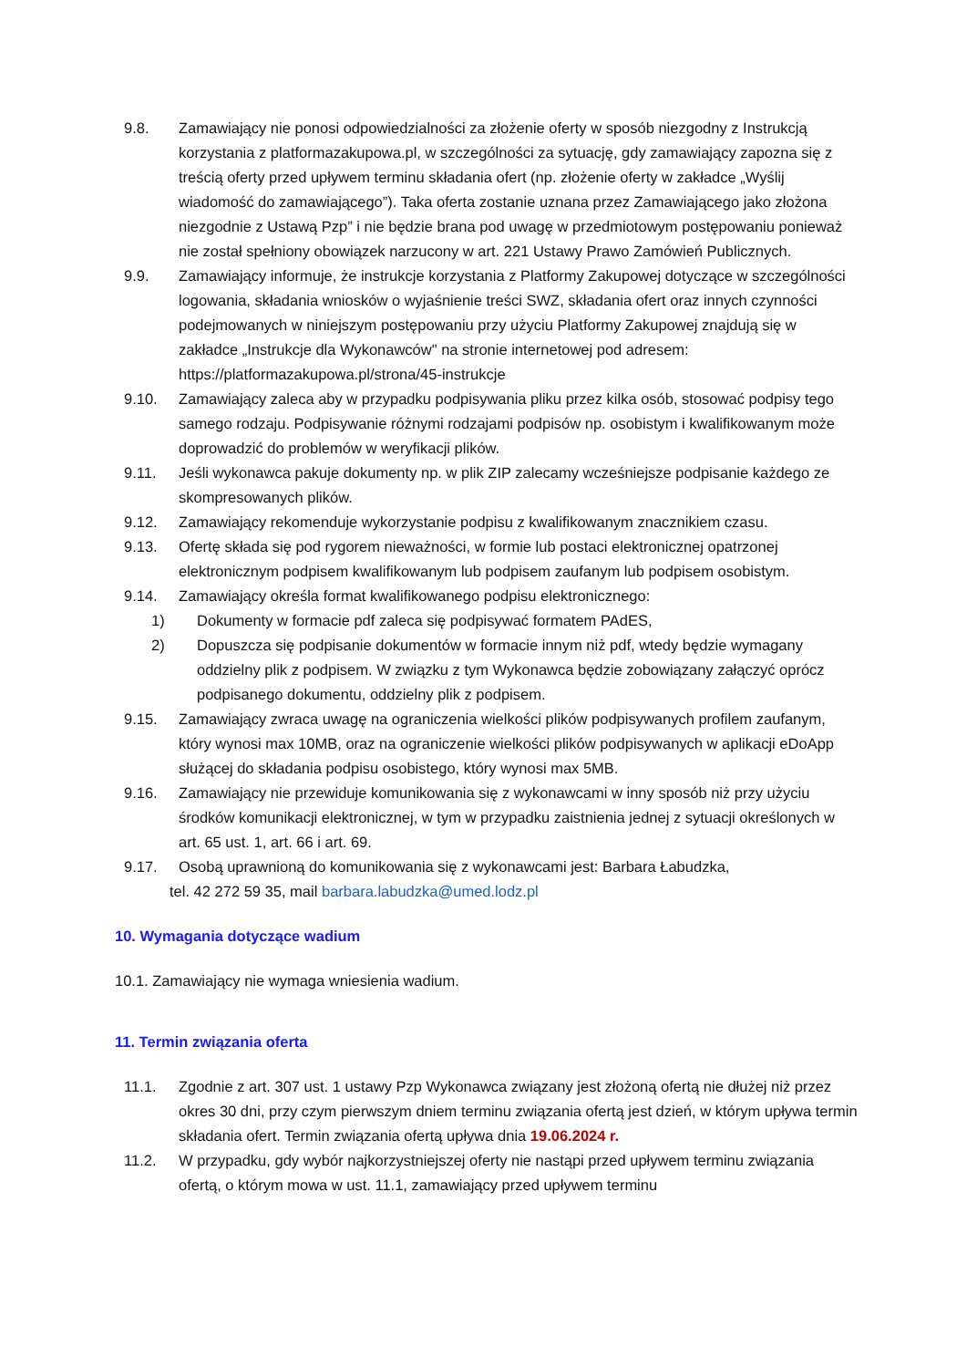9.8. Zamawiający nie ponosi odpowiedzialności za złożenie oferty w sposób niezgodny z Instrukcją korzystania z platformazakupowa.pl, w szczególności za sytuację, gdy zamawiający zapozna się z treścią oferty przed upływem terminu składania ofert (np. złożenie oferty w zakładce „Wyślij wiadomość do zamawiającego”). Taka oferta zostanie uznana przez Zamawiającego jako złożona niezgodnie z Ustawą Pzp” i nie będzie brana pod uwagę w przedmiotowym postępowaniu ponieważ nie został spełniony obowiązek narzucony w art. 221 Ustawy Prawo Zamówień Publicznych.
9.9. Zamawiający informuje, że instrukcje korzystania z Platformy Zakupowej dotyczące w szczególności logowania, składania wniosków o wyjaśnienie treści SWZ, składania ofert oraz innych czynności podejmowanych w niniejszym postępowaniu przy użyciu Platformy Zakupowej znajdują się w zakładce „Instrukcje dla Wykonawców" na stronie internetowej pod adresem: https://platformazakupowa.pl/strona/45-instrukcje
9.10. Zamawiający zaleca aby w przypadku podpisywania pliku przez kilka osób, stosować podpisy tego samego rodzaju. Podpisywanie różnymi rodzajami podpisów np. osobistym i kwalifikowanym może doprowadzić do problemów w weryfikacji plików.
9.11. Jeśli wykonawca pakuje dokumenty np. w plik ZIP zalecamy wcześniejsze podpisanie każdego ze skompresowanych plików.
9.12. Zamawiający rekomenduje wykorzystanie podpisu z kwalifikowanym znacznikiem czasu.
9.13. Ofertę składa się pod rygorem nieważności, w formie lub postaci elektronicznej opatrzonej elektronicznym podpisem kwalifikowanym lub podpisem zaufanym lub podpisem osobistym.
9.14. Zamawiający określa format kwalifikowanego podpisu elektronicznego:
1) Dokumenty w formacie pdf zaleca się podpisywać formatem PAdES,
2) Dopuszcza się podpisanie dokumentów w formacie innym niż pdf, wtedy będzie wymagany oddzielny plik z podpisem. W związku z tym Wykonawca będzie zobowiązany załączyć oprócz podpisanego dokumentu, oddzielny plik z podpisem.
9.15. Zamawiający zwraca uwagę na ograniczenia wielkości plików podpisywanych profilem zaufanym, który wynosi max 10MB, oraz na ograniczenie wielkości plików podpisywanych w aplikacji eDoApp służącej do składania podpisu osobistego, który wynosi max 5MB.
9.16. Zamawiający nie przewiduje komunikowania się z wykonawcami w inny sposób niż przy użyciu środków komunikacji elektronicznej, w tym w przypadku zaistnienia jednej z sytuacji określonych w art. 65 ust. 1, art. 66 i art. 69.
9.17. Osobą uprawnioną do komunikowania się z wykonawcami jest: Barbara Łabudzka,
tel. 42 272 59 35, mail barbara.labudzka@umed.lodz.pl
10. Wymagania dotyczące wadium
10.1. Zamawiający nie wymaga wniesienia wadium.
11. Termin związania oferta
11.1. Zgodnie z art. 307 ust. 1 ustawy Pzp Wykonawca związany jest złożoną ofertą nie dłużej niż przez okres 30 dni, przy czym pierwszym dniem terminu związania ofertą jest dzień, w którym upływa termin składania ofert. Termin związania ofertą upływa dnia 19.06.2024 r.
11.2. W przypadku, gdy wybór najkorzystniejszej oferty nie nastąpi przed upływem terminu związania ofertą, o którym mowa w ust. 11.1, zamawiający przed upływem terminu